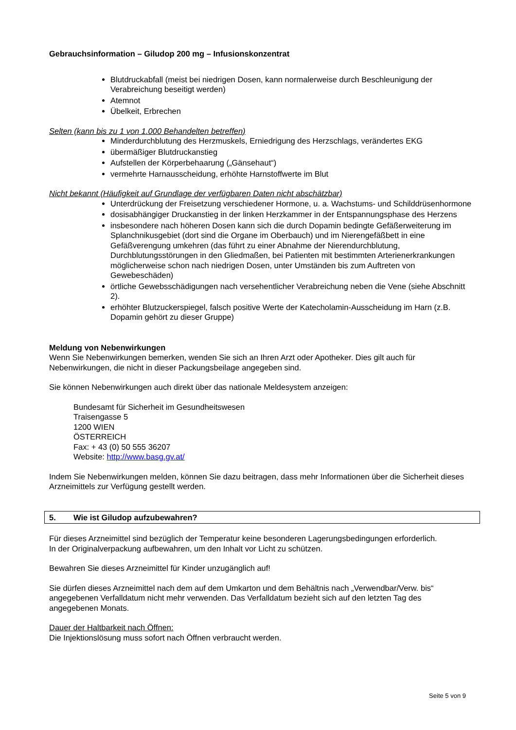Gebrauchsinformation – Giludop 200 mg – Infusionskonzentrat
Blutdruckabfall (meist bei niedrigen Dosen, kann normalerweise durch Beschleunigung der Verabreichung beseitigt werden)
Atemnot
Übelkeit, Erbrechen
Selten (kann bis zu 1 von 1.000 Behandelten betreffen)
Minderdurchblutung des Herzmuskels, Erniedrigung des Herzschlags, verändertes EKG
übermäßiger Blutdruckanstieg
Aufstellen der Körperbehaarung („Gänsehaut“)
vermehrte Harnausscheidung, erhöhte Harnstoffwerte im Blut
Nicht bekannt (Häufigkeit auf Grundlage der verfügbaren Daten nicht abschätzbar)
Unterdrückung der Freisetzung verschiedener Hormone, u. a. Wachstums- und Schilddrüsenhormone
dosisabhängiger Druckanstieg in der linken Herzkammer in der Entspannungsphase des Herzens
insbesondere nach höheren Dosen kann sich die durch Dopamin bedingte Gefäßerweiterung im Splanchnikusgebiet (dort sind die Organe im Oberbauch) und im Nierengefäßbett in eine Gefäßverengung umkehren (das führt zu einer Abnahme der Nierendurchblutung, Durchblutungsstörungen in den Gliedmaßen, bei Patienten mit bestimmten Arterienerkrankungen möglicherweise schon nach niedrigen Dosen, unter Umständen bis zum Auftreten von Gewebeschäden)
örtliche Gewebsschädigungen nach versehentlicher Verabreichung neben die Vene (siehe Abschnitt 2).
erhöhter Blutzuckerspiegel, falsch positive Werte der Katecholamin-Ausscheidung im Harn (z.B. Dopamin gehört zu dieser Gruppe)
Meldung von Nebenwirkungen
Wenn Sie Nebenwirkungen bemerken, wenden Sie sich an Ihren Arzt oder Apotheker. Dies gilt auch für Nebenwirkungen, die nicht in dieser Packungsbeilage angegeben sind.
Sie können Nebenwirkungen auch direkt über das nationale Meldesystem anzeigen:
Bundesamt für Sicherheit im Gesundheitswesen
Traisengasse 5
1200 WIEN
ÖSTERREICH
Fax: + 43 (0) 50 555 36207
Website: http://www.basg.gv.at/
Indem Sie Nebenwirkungen melden, können Sie dazu beitragen, dass mehr Informationen über die Sicherheit dieses Arzneimittels zur Verfügung gestellt werden.
5. Wie ist Giludop aufzubewahren?
Für dieses Arzneimittel sind bezüglich der Temperatur keine besonderen Lagerungsbedingungen erforderlich.
In der Originalverpackung aufbewahren, um den Inhalt vor Licht zu schützen.
Bewahren Sie dieses Arzneimittel für Kinder unzugänglich auf!
Sie dürfen dieses Arzneimittel nach dem auf dem Umkarton und dem Behältnis nach „Verwendbar/Verw. bis“ angegebenen Verfalldatum nicht mehr verwenden. Das Verfalldatum bezieht sich auf den letzten Tag des angegebenen Monats.
Dauer der Haltbarkeit nach Öffnen:
Die Injektionslösung muss sofort nach Öffnen verbraucht werden.
Seite 5 von 9